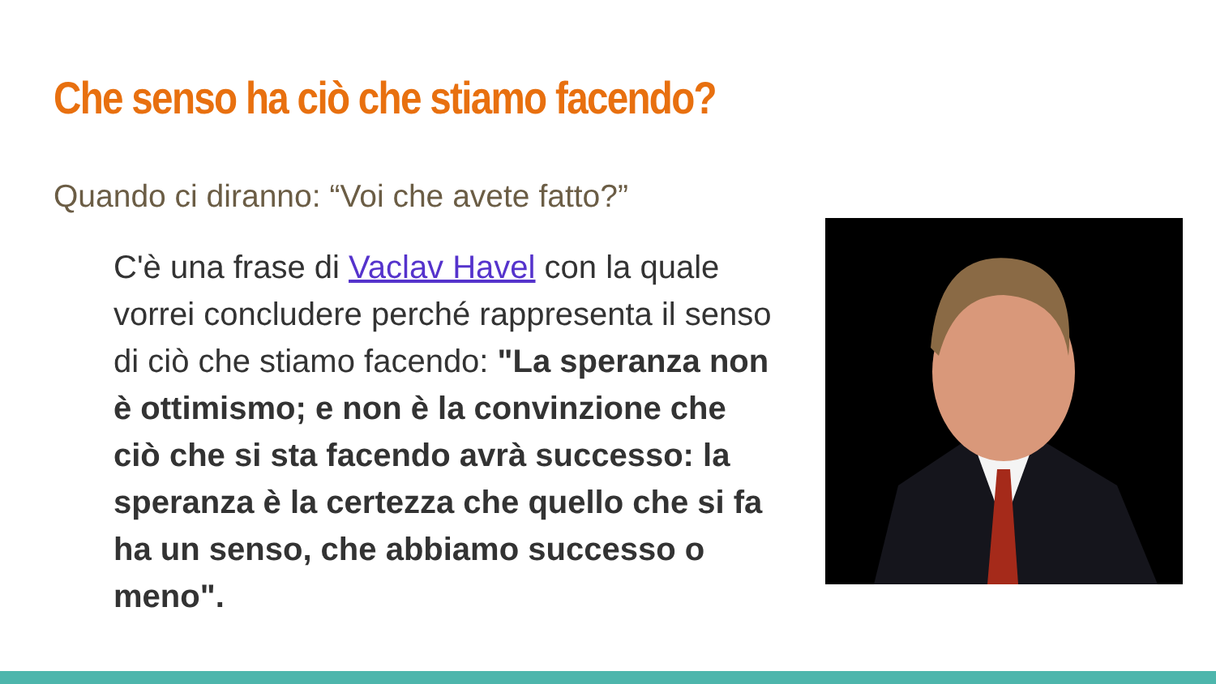Che senso ha ciò che stiamo facendo?
Quando ci diranno: “Voi che avete fatto?”
C'è una frase di Vaclav Havel con la quale vorrei concludere perché rappresenta il senso di ciò che stiamo facendo: "La speranza non è ottimismo; e non è la convinzione che ciò che si sta facendo avrà successo: la speranza è la certezza che quello che si fa ha un senso, che abbiamo successo o meno".